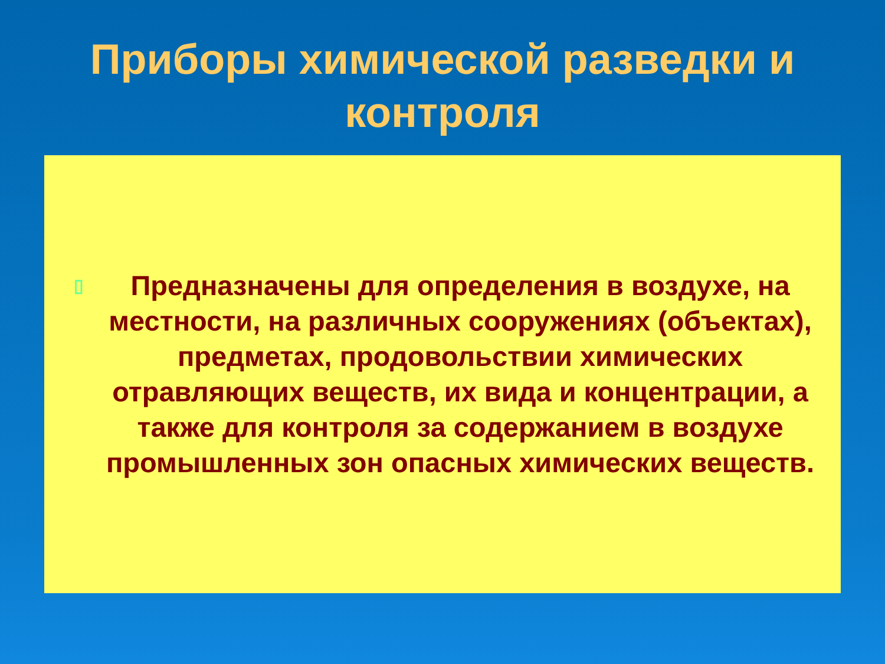Приборы химической разведки и контроля
▯ Предназначены для определения в воздухе, на местности, на различных сооружениях (объектах), предметах, продовольствии химических отравляющих веществ, их вида и концентрации, а также для контроля за содержанием в воздухе промышленных зон опасных химических веществ.